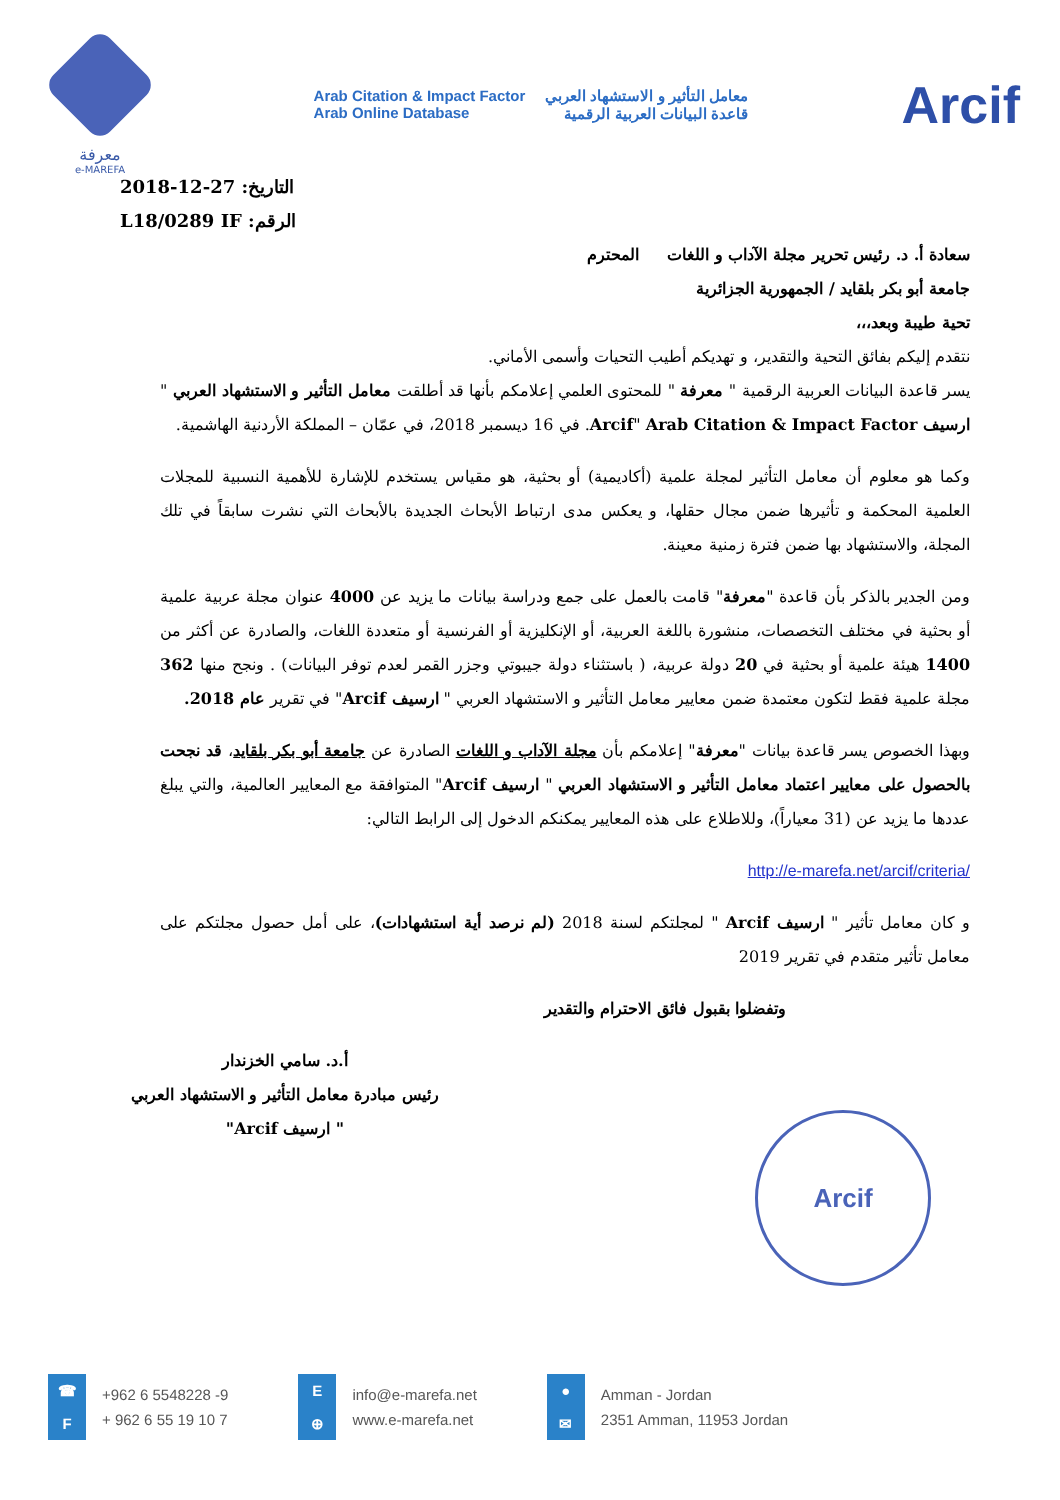معرفة
e-MAREFA
Arab Citation & Impact Factor
Arab Online Database
معامل التأثير و الاستشهاد العربي
قاعدة البيانات العربية الرقمية
Arcif
التاريخ: 27-12-2018
الرقم: L18/0289 IF
سعادة أ. د. رئيس تحرير مجلة الآداب و اللغات المحترم
جامعة أبو بكر بلقايد / الجمهورية الجزائرية
تحية طيبة وبعد،،،
نتقدم إليكم بفائق التحية والتقدير، و تهديكم أطيب التحيات وأسمى الأماني.
يسر قاعدة البيانات العربية الرقمية " معرفة " للمحتوى العلمي إعلامكم بأنها قد أطلقت معامل التأثير و الاستشهاد العربي " ارسيف Arcif" Arab Citation & Impact Factor. في 16 ديسمبر 2018، في عمّان – المملكة الأردنية الهاشمية.
وكما هو معلوم أن معامل التأثير لمجلة علمية (أكاديمية) أو بحثية، هو مقياس يستخدم للإشارة للأهمية النسبية للمجلات العلمية المحكمة و تأثيرها ضمن مجال حقلها، و يعكس مدى ارتباط الأبحاث الجديدة بالأبحاث التي نشرت سابقاً في تلك المجلة، والاستشهاد بها ضمن فترة زمنية معينة.
ومن الجدير بالذكر بأن قاعدة "معرفة" قامت بالعمل على جمع ودراسة بيانات ما يزيد عن 4000 عنوان مجلة عربية علمية أو بحثية في مختلف التخصصات، منشورة باللغة العربية، أو الإنكليزية أو الفرنسية أو متعددة اللغات، والصادرة عن أكثر من 1400 هيئة علمية أو بحثية في 20 دولة عربية، ( باستثناء دولة جيبوتي وجزر القمر لعدم توفر البيانات) . ونجح منها 362 مجلة علمية فقط لتكون معتمدة ضمن معايير معامل التأثير و الاستشهاد العربي " ارسيف Arcif" في تقرير عام 2018.
وبهذا الخصوص يسر قاعدة بيانات "معرفة" إعلامكم بأن مجلة الآداب و اللغات الصادرة عن جامعة أبو بكر بلقايد، قد نجحت بالحصول على معايير اعتماد معامل التأثير و الاستشهاد العربي " ارسيف Arcif" المتوافقة مع المعايير العالمية، والتي يبلغ عددها ما يزيد عن (31 معياراً)، وللاطلاع على هذه المعايير يمكنكم الدخول إلى الرابط التالي:
http://e-marefa.net/arcif/criteria/
و كان معامل تأثير " ارسيف Arcif " لمجلتكم لسنة 2018 (لم نرصد أية استشهادات)، على أمل حصول مجلتكم على معامل تأثير متقدم في تقرير 2019
وتفضلوا بقبول فائق الاحترام والتقدير
أ.د. سامي الخزندار
رئيس مبادرة معامل التأثير و الاستشهاد العربي
" ارسيف Arcif"
Arcif
☎
F
+962 6 5548228 -9
+ 962 6 55 19 10 7
E
⊕
info@e-marefa.net
www.e-marefa.net
●
✉
Amman - Jordan
2351 Amman, 11953 Jordan